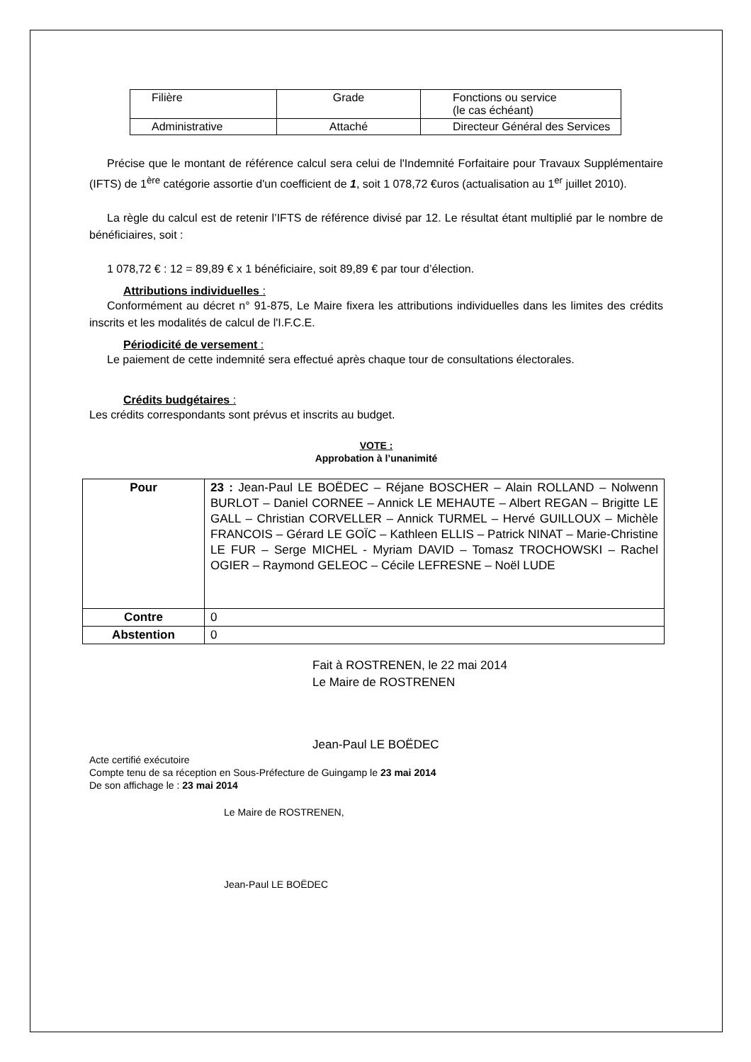| Filière | Grade | Fonctions ou service (le cas échéant) |
| Administrative | Attaché | Directeur Général des Services |
Précise que le montant de référence calcul sera celui de l'Indemnité Forfaitaire pour Travaux Supplémentaire (IFTS) de 1<sup>ère</sup> catégorie assortie d'un coefficient de 1, soit 1 078,72 €uros (actualisation au 1<sup>er</sup> juillet 2010).
La règle du calcul est de retenir l’IFTS de référence divisé par 12. Le résultat étant multiplié par le nombre de bénéficiaires, soit :
1 078,72 € : 12 = 89,89 € x 1 bénéficiaire, soit 89,89 € par tour d’élection.
Attributions individuelles :
Conformément au décret n° 91-875, Le Maire fixera les attributions individuelles dans les limites des crédits inscrits et les modalités de calcul de l'I.F.C.E.
Périodicité de versement :
Le paiement de cette indemnité sera effectué après chaque tour de consultations électorales.
Crédits budgétaires :
Les crédits correspondants sont prévus et inscrits au budget.
VOTE :
Approbation à l’unanimité
| Pour | 23 : Jean-Paul LE BOËDEC – Réjane BOSCHER – Alain ROLLAND – Nolwenn BURLOT – Daniel CORNEE – Annick LE MEHAUTE – Albert REGAN – Brigitte LE GALL – Christian CORVELLER – Annick TURMEL – Hervé GUILLOUX – Michèle FRANCOIS – Gérard LE GOÏC – Kathleen ELLIS – Patrick NINAT – Marie-Christine LE FUR – Serge MICHEL - Myriam DAVID – Tomasz TROCHOWSKI – Rachel OGIER – Raymond GELEOC – Cécile LEFRESNE – Noël LUDE |
| Contre | 0 |
| Abstention | 0 |
Fait à ROSTRENEN, le 22 mai 2014
Le Maire de ROSTRENEN
Jean-Paul LE BOËDEC
Acte certifié exécutoire
Compte tenu de sa réception en Sous-Préfecture de Guingamp le 23 mai 2014
De son affichage le : 23 mai 2014
Le Maire de ROSTRENEN,
Jean-Paul LE BOËDEC